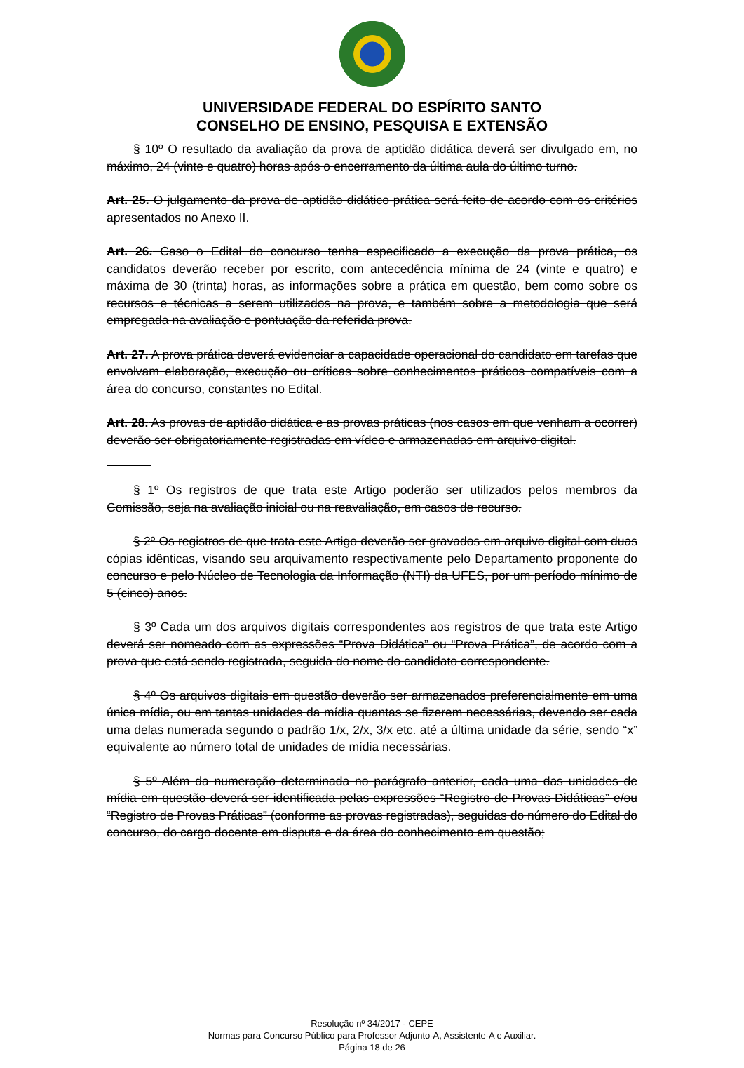UNIVERSIDADE FEDERAL DO ESPÍRITO SANTO
CONSELHO DE ENSINO, PESQUISA E EXTENSÃO
§ 10º O resultado da avaliação da prova de aptidão didática deverá ser divulgado em, no máximo, 24 (vinte e quatro) horas após o encerramento da última aula do último turno.
Art. 25. O julgamento da prova de aptidão didático-prática será feito de acordo com os critérios apresentados no Anexo II.
Art. 26. Caso o Edital do concurso tenha especificado a execução da prova prática, os candidatos deverão receber por escrito, com antecedência mínima de 24 (vinte e quatro) e máxima de 30 (trinta) horas, as informações sobre a prática em questão, bem como sobre os recursos e técnicas a serem utilizados na prova, e também sobre a metodologia que será empregada na avaliação e pontuação da referida prova.
Art. 27. A prova prática deverá evidenciar a capacidade operacional do candidato em tarefas que envolvam elaboração, execução ou críticas sobre conhecimentos práticos compatíveis com a área do concurso, constantes no Edital.
Art. 28. As provas de aptidão didática e as provas práticas (nos casos em que venham a ocorrer) deverão ser obrigatoriamente registradas em vídeo e armazenadas em arquivo digital.
§ 1º Os registros de que trata este Artigo poderão ser utilizados pelos membros da Comissão, seja na avaliação inicial ou na reavaliação, em casos de recurso.
§ 2º Os registros de que trata este Artigo deverão ser gravados em arquivo digital com duas cópias idênticas, visando seu arquivamento respectivamente pelo Departamento proponente do concurso e pelo Núcleo de Tecnologia da Informação (NTI) da UFES, por um período mínimo de 5 (cinco) anos.
§ 3º Cada um dos arquivos digitais correspondentes aos registros de que trata este Artigo deverá ser nomeado com as expressões “Prova Didática” ou “Prova Prática”, de acordo com a prova que está sendo registrada, seguida do nome do candidato correspondente.
§ 4º Os arquivos digitais em questão deverão ser armazenados preferencialmente em uma única mídia, ou em tantas unidades da mídia quantas se fizerem necessárias, devendo ser cada uma delas numerada segundo o padrão 1/x, 2/x, 3/x etc. até a última unidade da série, sendo “x” equivalente ao número total de unidades de mídia necessárias.
§ 5º Além da numeração determinada no parágrafo anterior, cada uma das unidades de mídia em questão deverá ser identificada pelas expressões “Registro de Provas Didáticas” e/ou “Registro de Provas Práticas” (conforme as provas registradas), seguidas do número do Edital do concurso, do cargo docente em disputa e da área do conhecimento em questão;
Resolução nº 34/2017 - CEPE
Normas para Concurso Público para Professor Adjunto-A, Assistente-A e Auxiliar.
Página 18 de 26